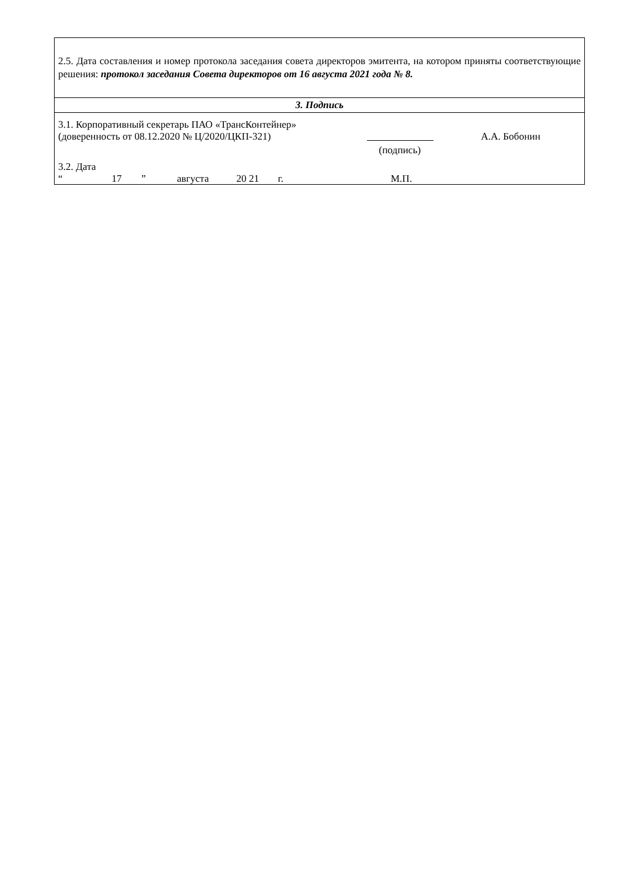| 2.5. Дата составления и номер протокола заседания совета директоров эмитента, на котором приняты соответствующие решения: протокол заседания Совета директоров от 16 августа 2021 года № 8. |
| 3. Подпись |
| 3.1. Корпоративный секретарь ПАО «ТрансКонтейнер» (доверенность от 08.12.2020 № Ц/2020/ЦКП-321) А.А. Бобонин (подпись) 3.2. Дата “ 17 ” августа 20 21 г. М.П. |